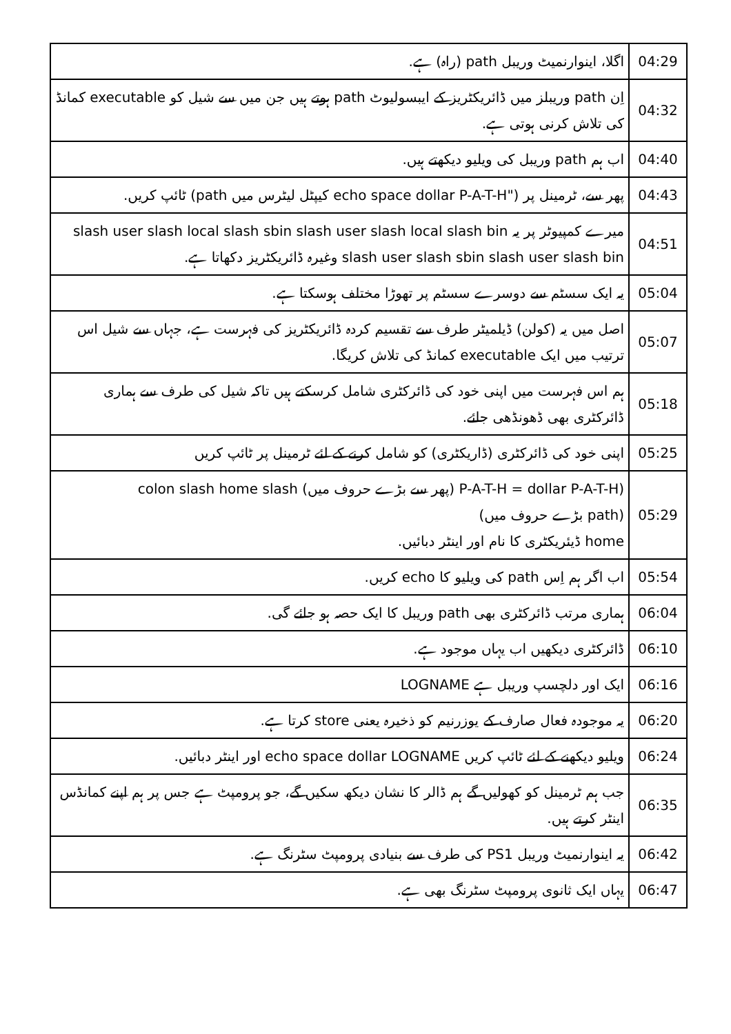| 04:29 | اگلا، اینوارنمیٹ وریبل path (راہ) ہے. |
| 04:32 | اِن path وریبلز میں ڈائریکٹریز کے ایبسولیوٹ path ہوتے ہیں جن میں سے شیل کو executable کمانڈ کی تلاش کرنی ہوتی ہے. |
| 04:40 | اب ہم path وریبل کی ویلیو دیکھتے ہیں. |
| 04:43 | پھر سے، ٹرمینل پر ("echo space dollar P-A-T-H کیپٹل لیٹرس میں path) ٹائپ کریں. |
| 04:51 | میرے کمپیوٹر پر یہ slash user slash local slash sbin slash user slash local slash bin slash user slash sbin slash user slash bin وغیرہ ڈائریکٹریز دکھاتا ہے. |
| 05:04 | یہ ایک سسٹم سے دوسرے سسٹم پر تھوڑا مختلف ہوسکتا ہے. |
| 05:07 | اصل میں یہ (کولن) ڈیلمیٹر طرف سے تقسیم کردہ ڈائریکٹریز کی فہرست ہے، جہاں سے شیل اس ترتیب میں ایک executable کمانڈ کی تلاش کریگا. |
| 05:18 | ہم اس فہرست میں اپنی خود کی ڈائرکٹری شامل کرسکتے ہیں تاکہ شیل کی طرف سے ہماری ڈائرکٹری بھی ڈھونڈھی جائے. |
| 05:25 | اپنی خود کی ڈائرکٹری (ڈاریکٹری) کو شامل کرنے کے لئے ٹرمینل پر ٹائپ کریں |
| 05:29 | (P-A-T-H = dollar P-A-T-H (پھر سے بڑے حروف میں) colon slash home slash (path بڑے حروف میں) home ڈیئریکٹری کا نام اور اینٹر دبائیں. |
| 05:54 | اب اگر ہم اِس path کی ویلیو کا echo کریں. |
| 06:04 | ہماری مرتب ڈائرکٹری بھی path وریبل کا ایک حصہ ہو جائے گی. |
| 06:10 | ڈائرکٹری دیکھیں اب یہاں موجود ہے. |
| 06:16 | ایک اور دلچسپ وریبل ہے LOGNAME |
| 06:20 | یہ موجودہ فعال صارف کے یوزرنیم کو ذخیرہ یعنی store کرتا ہے. |
| 06:24 | ویلیو دیکھنے کے لئے ٹائپ کریں echo space dollar LOGNAME اور اینٹر دبائیں. |
| 06:35 | جب ہم ٹرمینل کو کھولیں گے ہم ڈالر کا نشان دیکھ سکیں گے، جو پرومپٹ ہے جس پر ہم اپنے کمانڈس اینٹر کرتے ہیں. |
| 06:42 | یہ اینوارنمیٹ وریبل PS1 کی طرف سے بنیادی پرومپٹ سٹرنگ ہے. |
| 06:47 | یہاں ایک ثانوی پرومپٹ سٹرنگ بھی ہے. |